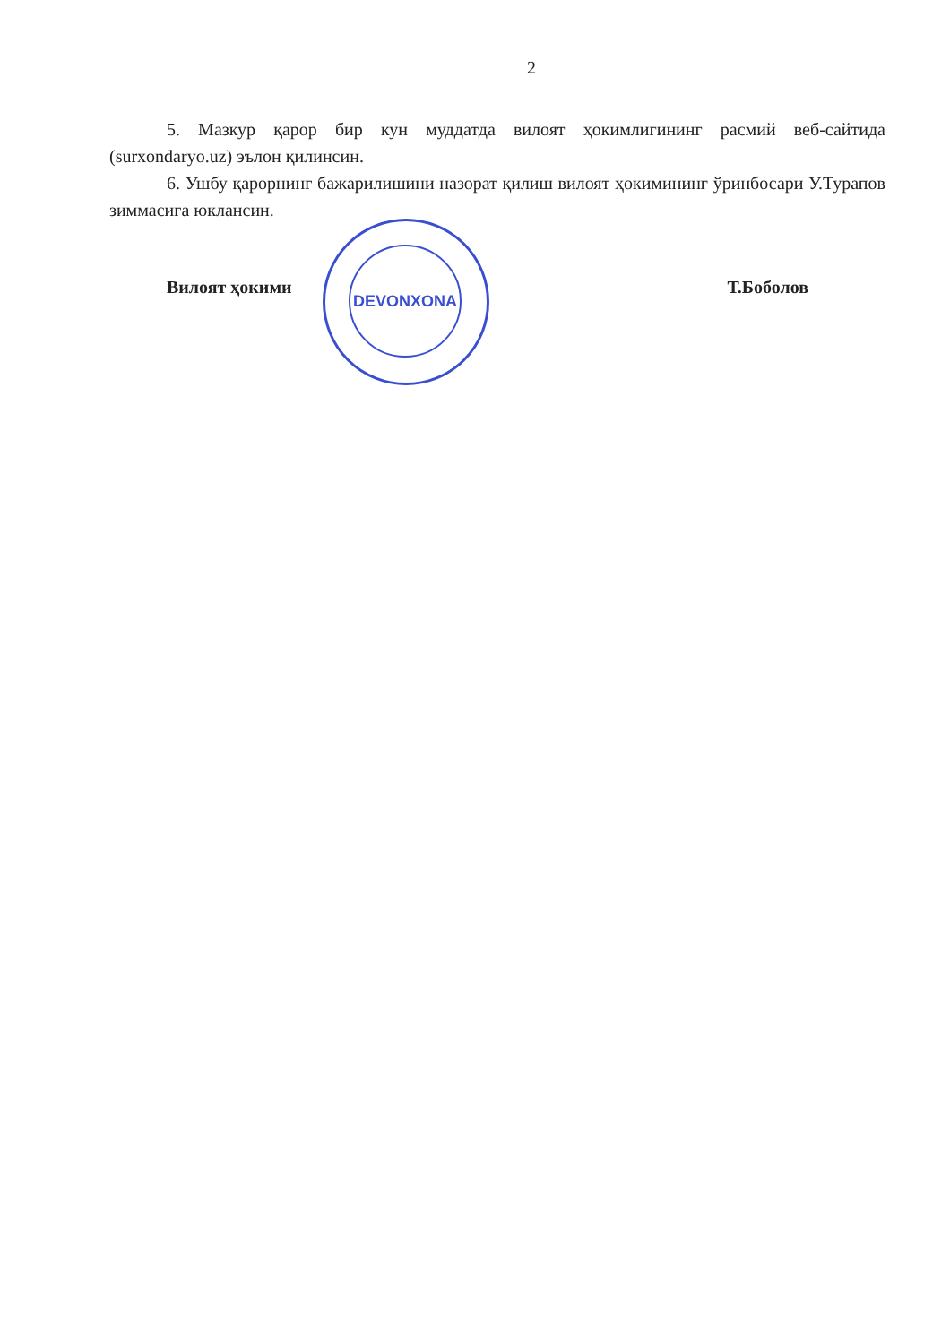2
5. Мазкур қарор бир кун муддатда вилоят ҳокимлигининг расмий веб-сайтида (surxondaryo.uz) эълон қилинсин.
6. Ушбу қарорнинг бажарилишини назорат қилиш вилоят ҳокимининг ўринбосари У.Турапов зиммасига юклансин.
Вилоят ҳокими Т.Боболов
DEVONXONA